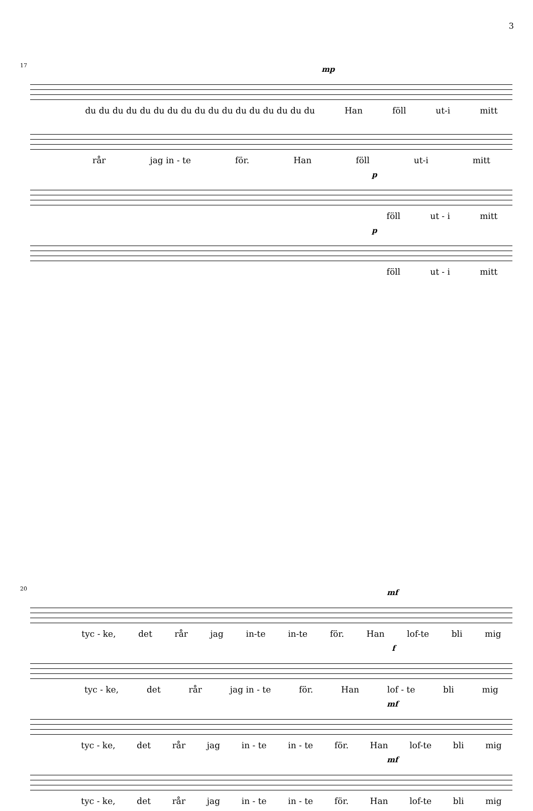3
17
mp
du du du du du du du du du du du du du du du du du Han föll ut-i mitt
rår jag in - te för. Han föll ut-i mitt
p
föll ut - i mitt
p
föll ut - i mitt
20
mf
tyc - ke, det rår jag in-te in-te för. Han lof-te bli mig
f
tyc - ke, det rår jag in - te för. Han lof - te bli mig
mf
tyc - ke, det rår jag in - te in - te för. Han lof-te bli mig
mf
tyc - ke, det rår jag in - te in - te för. Han lof-te bli mig